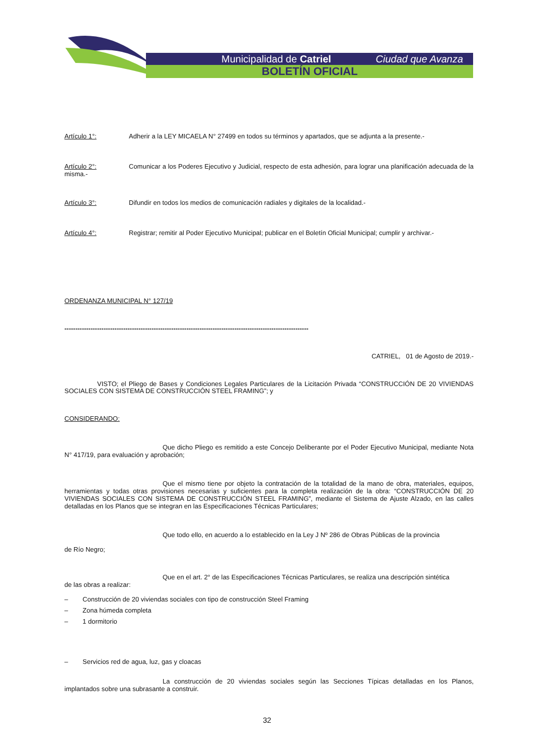Municipalidad de Catriel Ciudad que Avanza
BOLETÍN OFICIAL
Artículo 1°: Adherir a la LEY MICAELA N° 27499 en todos su términos y apartados, que se adjunta a la presente.-
Artículo 2°: Comunicar a los Poderes Ejecutivo y Judicial, respecto de esta adhesión, para lograr una planificación adecuada de la misma.-
Artículo 3°: Difundir en todos los medios de comunicación radiales y digitales de la localidad.-
Artículo 4°: Registrar; remitir al Poder Ejecutivo Municipal; publicar en el Boletín Oficial Municipal; cumplir y archivar.-
ORDENANZA MUNICIPAL N° 127/19
----------------------------------------------------------------------------------------------------------------
CATRIEL, 01 de Agosto de 2019.-
VISTO; el Pliego de Bases y Condiciones Legales Particulares de la Licitación Privada “CONSTRUCCIÓN DE 20 VIVIENDAS SOCIALES CON SISTEMA DE CONSTRUCCIÓN STEEL FRAMING”; y
CONSIDERANDO:
Que dicho Pliego es remitido a este Concejo Deliberante por el Poder Ejecutivo Municipal, mediante Nota N° 417/19, para evaluación y aprobación;
Que el mismo tiene por objeto la contratación de la totalidad de la mano de obra, materiales, equipos, herramientas y todas otras provisiones necesarias y suficientes para la completa realización de la obra: “CONSTRUCCIÓN DE 20 VIVIENDAS SOCIALES CON SISTEMA DE CONSTRUCCIÓN STEEL FRAMING”, mediante el Sistema de Ajuste Alzado, en las calles detalladas en los Planos que se integran en las Especificaciones Técnicas Particulares;
Que todo ello, en acuerdo a lo establecido en la Ley J Nº 286 de Obras Públicas de la provincia
de Río Negro;
Que en el art. 2° de las Especificaciones Técnicas Particulares, se realiza una descripción sintética
de las obras a realizar:
– Construcción de 20 viviendas sociales con tipo de construcción Steel Framing
– Zona húmeda completa
– 1 dormitorio
– Servicios red de agua, luz, gas y cloacas
La construcción de 20 viviendas sociales según las Secciones Típicas detalladas en los Planos, implantados sobre una subrasante a construir.
32